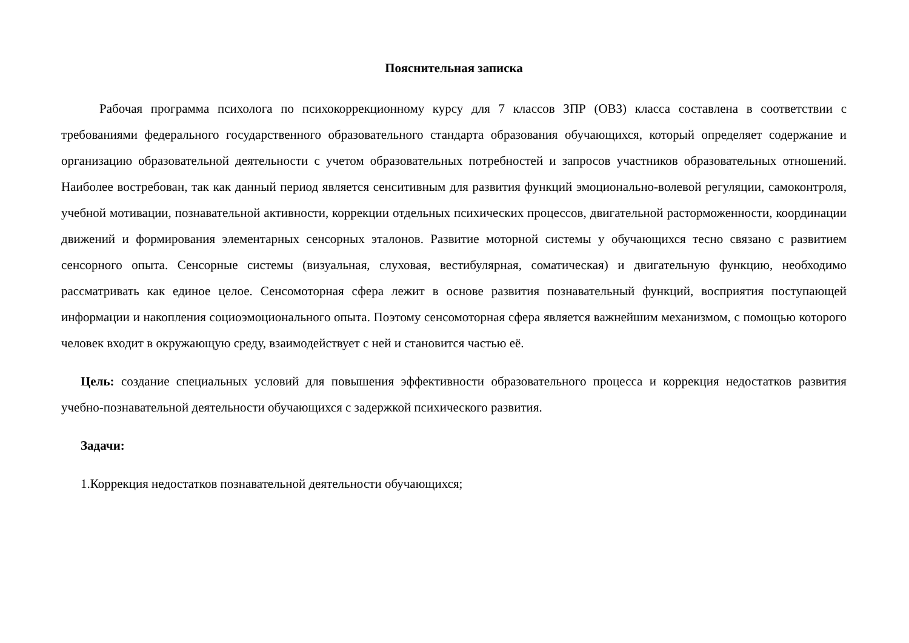Пояснительная записка
Рабочая программа психолога по психокоррекционному курсу для 7 классов ЗПР (ОВЗ) класса составлена в соответствии с требованиями федерального государственного образовательного стандарта образования обучающихся, который определяет содержание и организацию образовательной деятельности с учетом образовательных потребностей и запросов участников образовательных отношений. Наиболее востребован, так как данный период является сенситивным для развития функций эмоционально-волевой регуляции, самоконтроля, учебной мотивации, познавательной активности, коррекции отдельных психических процессов, двигательной расторможенности, координации движений и формирования элементарных сенсорных эталонов. Развитие моторной системы у обучающихся тесно связано с развитием сенсорного опыта. Сенсорные системы (визуальная, слуховая, вестибулярная, соматическая) и двигательную функцию, необходимо рассматривать как единое целое. Сенсомоторная сфера лежит в основе развития познавательный функций, восприятия поступающей информации и накопления социоэмоционального опыта. Поэтому сенсомоторная сфера является важнейшим механизмом, с помощью которого человек входит в окружающую среду, взаимодействует с ней и становится частью её.
Цель: создание специальных условий для повышения эффективности образовательного процесса и коррекция недостатков развития учебно-познавательной деятельности обучающихся с задержкой психического развития.
Задачи:
1.Коррекция недостатков познавательной деятельности обучающихся;